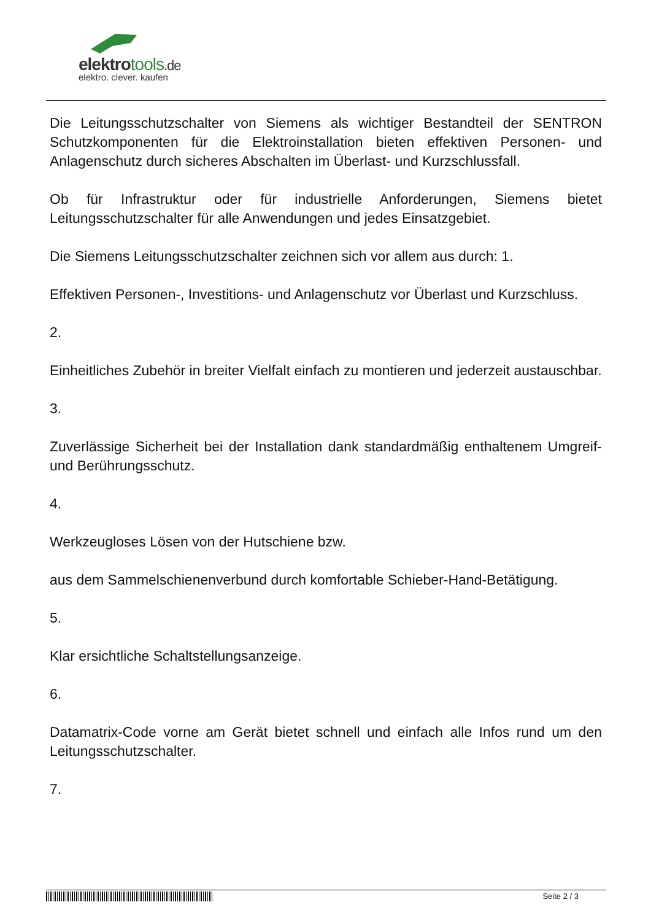elektrotools.de
elektro. clever. kaufen
Die Leitungsschutzschalter von Siemens als wichtiger Bestandteil der SENTRON Schutzkomponenten für die Elektroinstallation bieten effektiven Personen- und Anlagenschutz durch sicheres Abschalten im Überlast- und Kurzschlussfall.
Ob für Infrastruktur oder für industrielle Anforderungen, Siemens bietet Leitungsschutzschalter für alle Anwendungen und jedes Einsatzgebiet.
Die Siemens Leitungsschutzschalter zeichnen sich vor allem aus durch: 1.
Effektiven Personen-, Investitions- und Anlagenschutz vor Überlast und Kurzschluss.
2.
Einheitliches Zubehör in breiter Vielfalt einfach zu montieren und jederzeit austauschbar.
3.
Zuverlässige Sicherheit bei der Installation dank standardmäßig enthaltenem Umgreif- und Berührungsschutz.
4.
Werkzeugloses Lösen von der Hutschiene bzw.
aus dem Sammelschienenverbund durch komfortable Schieber-Hand-Betätigung.
5.
Klar ersichtliche Schaltstellungsanzeige.
6.
Datamatrix-Code vorne am Gerät bietet schnell und einfach alle Infos rund um den Leitungsschutzschalter.
7.
Seite 2 / 3